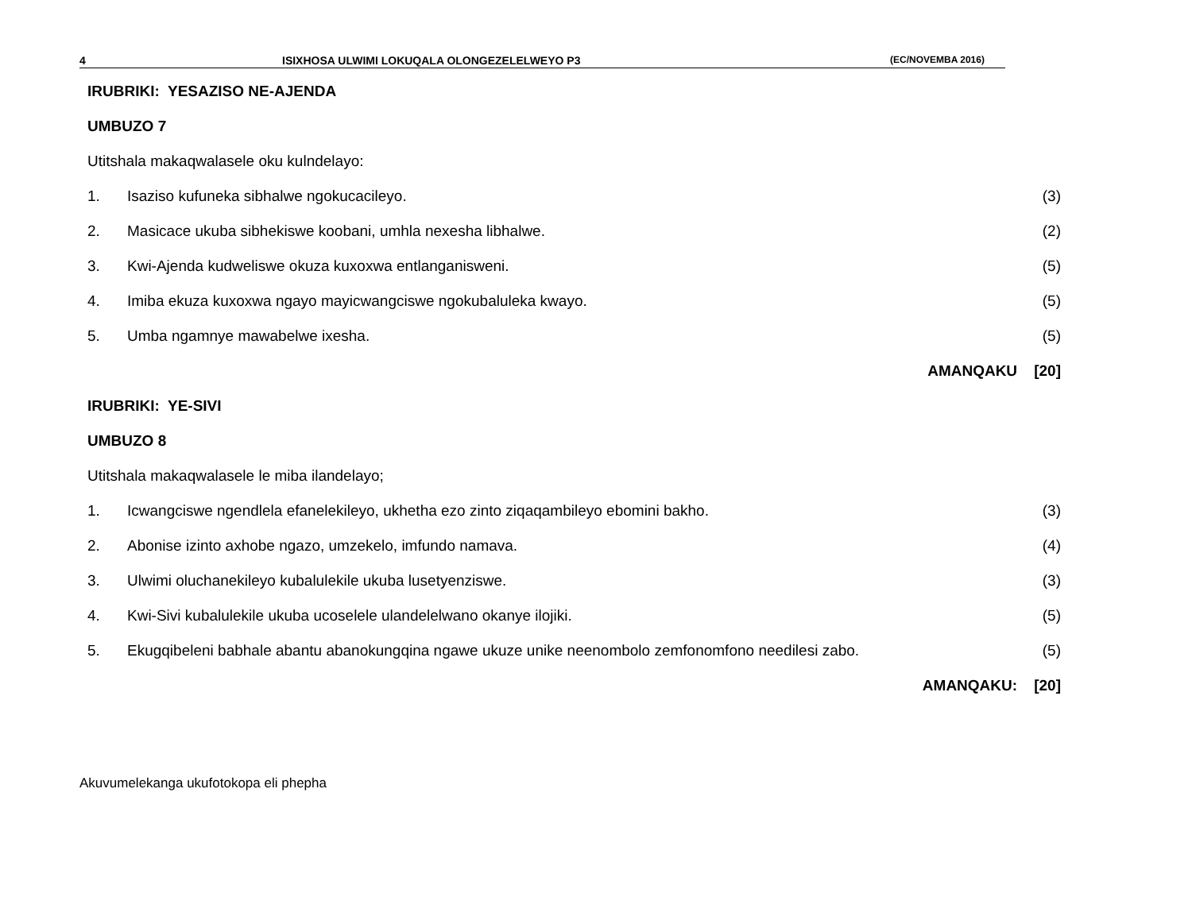4 ISIXHOSA ULWIMI LOKUQALA OLONGEZELELWEYO P3 (EC/NOVEMBA 2016)
IRUBRIKI: YESAZISO NE-AJENDA
UMBUZO 7
Utitshala makaqwalasele oku kulndelayo:
1. Isaziso kufuneka sibhalwe ngokucacileyo. (3)
2. Masicace ukuba sibhekiswe koobani, umhla nexesha libhalwe. (2)
3. Kwi-Ajenda kudweliswe okuza kuxoxwa entlanganisweni. (5)
4. Imiba ekuza kuxoxwa ngayo mayicwangciswe ngokubaluleka kwayo. (5)
5. Umba ngamnye mawabelwe ixesha. (5)
AMANQAKU [20]
IRUBRIKI: YE-SIVI
UMBUZO 8
Utitshala makaqwalasele le miba ilandelayo;
1. Icwangciswe ngendlela efanelekileyo, ukhetha ezo zinto ziqaqambileyo ebomini bakho. (3)
2. Abonise izinto axhobe ngazo, umzekelo, imfundo namava. (4)
3. Ulwimi oluchanekileyo kubalulekile ukuba lusetyenziswe. (3)
4. Kwi-Sivi kubalulekile ukuba ucoselele ulandelelwano okanye ilojiki. (5)
5. Ekugqibeleni babhale abantu abanokungqina ngawe ukuze unike neenombolo zemfonomfono needilesi zabo. (5)
AMANQAKU: [20]
Akuvumelekanga ukufotokopa eli phepha